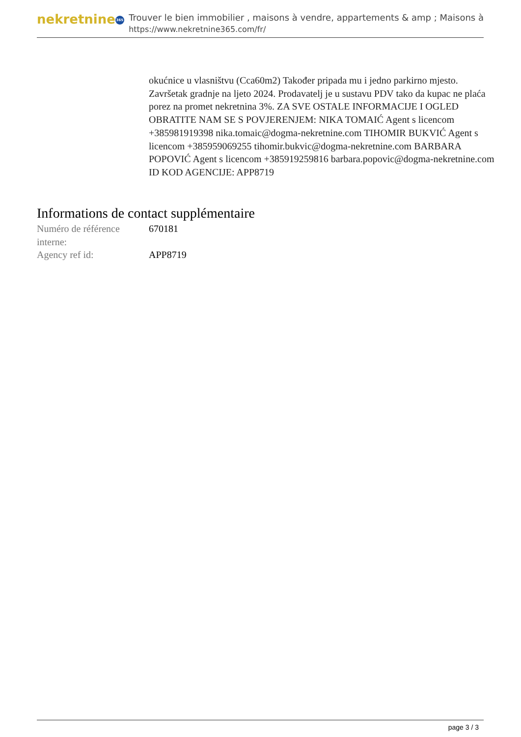nekretnine 365
Trouver le bien immobilier , maisons à vendre, appartements & amp ; Maisons à
https://www.nekretnine365.com/fr/
okućnice u vlasništvu (Cca60m2) Također pripada mu i jedno parkirno mjesto. Završetak gradnje na ljeto 2024. Prodavatelj je u sustavu PDV tako da kupac ne plaća porez na promet nekretnina 3%. ZA SVE OSTALE INFORMACIJE I OGLED OBRATITE NAM SE S POVJERENJEM: NIKA TOMAIĆ Agent s licencom +385981919398 nika.tomaic@dogma-nekretnine.com TIHOMIR BUKVIĆ Agent s licencom +385959069255 tihomir.bukvic@dogma-nekretnine.com BARBARA POPOVIĆ Agent s licencom +385919259816 barbara.popovic@dogma-nekretnine.com ID KOD AGENCIJE: APP8719
Informations de contact supplémentaire
| Numéro de référence interne: | 670181 |
| Agency ref id: | APP8719 |
page 3 / 3